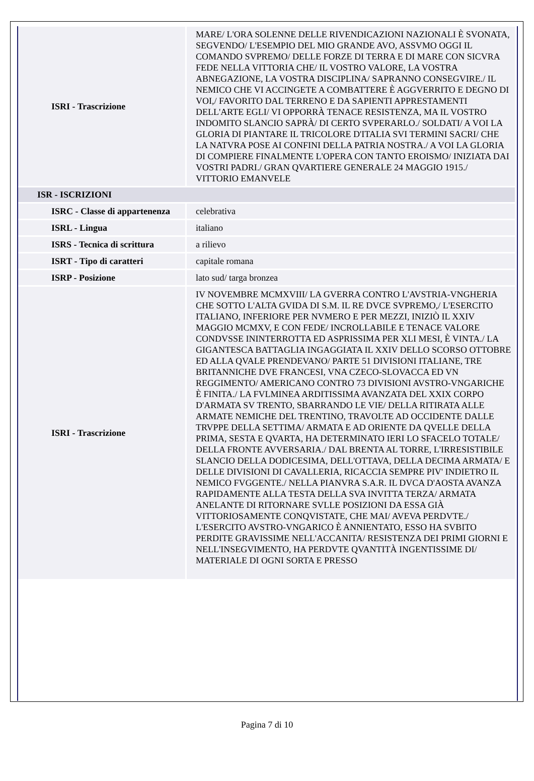| ISRI - Trascrizione | MARE/ L'ORA SOLENNE DELLE RIVENDICAZIONI NAZIONALI È SVONATA, SEGVENDO/ L'ESEMPIO DEL MIO GRANDE AVO, ASSVMO OGGI IL COMANDO SVPREMO/ DELLE FORZE DI TERRA E DI MARE CON SICVRA FEDE NELLA VITTORIA CHE/ IL VOSTRO VALORE, LA VOSTRA ABNEGAZIONE, LA VOSTRA DISCIPLINA/ SAPRANNO CONSEGVIRE./ IL NEMICO CHE VI ACCINGETE A COMBATTERE È AGGVERRITO E DEGNO DI VOI,/ FAVORITO DAL TERRENO E DA SAPIENTI APPRESTAMENTI DELL'ARTE EGLI/ VI OPPORRÀ TENACE RESISTENZA, MA IL VOSTRO INDOMITO SLANCIO SAPRÀ/ DI CERTO SVPERARLO./ SOLDATI/ A VOI LA GLORIA DI PIANTARE IL TRICOLORE D'ITALIA SVI TERMINI SACRI/ CHE LA NATVRA POSE AI CONFINI DELLA PATRIA NOSTRA./ A VOI LA GLORIA DI COMPIERE FINALMENTE L'OPERA CON TANTO EROISMO/ INIZIATA DAI VOSTRI PADRI./ GRAN QVARTIERE GENERALE 24 MAGGIO 1915./ VITTORIO EMANVELE |
| ISR - ISCRIZIONI | |
| ISRC - Classe di appartenenza | celebrativa |
| ISRL - Lingua | italiano |
| ISRS - Tecnica di scrittura | a rilievo |
| ISRT - Tipo di caratteri | capitale romana |
| ISRP - Posizione | lato sud/ targa bronzea |
| ISRI - Trascrizione | IV NOVEMBRE MCMXVIII/ LA GVERRA CONTRO L'AVSTRIA-VNGHERIA CHE SOTTO L'ALTA GVIDA DI S.M. IL RE DVCE SVPREMO,/ L'ESERCITO ITALIANO, INFERIORE PER NVMERO E PER MEZZI, INIZIÒ IL XXIV MAGGIO MCMXV, E CON FEDE/ INCROLLABILE E TENACE VALORE CONDVSSE ININTERROTTA ED ASPRISSIMA PER XLI MESI, È VINTA./ LA GIGANTESCA BATTAGLIA INGAGGIATA IL XXIV DELLO SCORSO OTTOBRE ED ALLA QVALE PRENDEVANO/ PARTE 51 DIVISIONI ITALIANE, TRE BRITANNICHE DVE FRANCESI, VNA CZECO-SLOVACCA ED VN REGGIMENTO/ AMERICANO CONTRO 73 DIVISIONI AVSTRO-VNGARICHE È FINITA./ LA FVLMINEA ARDITISSIMA AVANZATA DEL XXIX CORPO D'ARMATA SV TRENTO, SBARRANDO LE VIE/ DELLA RITIRATA ALLE ARMATE NEMICHE DEL TRENTINO, TRAVOLTE AD OCCIDENTE DALLE TRVPPE DELLA SETTIMA/ ARMATA E AD ORIENTE DA QVELLE DELLA PRIMA, SESTA E QVARTA, HA DETERMINATO IERI LO SFACELO TOTALE/ DELLA FRONTE AVVERSARIA./ DAL BRENTA AL TORRE, L'IRRESISTIBILE SLANCIO DELLA DODICESIMA, DELL'OTTAVA, DELLA DECIMA ARMATA/ E DELLE DIVISIONI DI CAVALLERIA, RICACCIA SEMPRE PIV' INDIETRO IL NEMICO FVGGENTE./ NELLA PIANVRA S.A.R. IL DVCA D'AOSTA AVANZA RAPIDAMENTE ALLA TESTA DELLA SVA INVITTA TERZA/ ARMATA ANELANTE DI RITORNARE SVLLE POSIZIONI DA ESSA GIÀ VITTORIOSAMENTE CONQVISTATE, CHE MAI/ AVEVA PERDVTE./ L'ESERCITO AVSTRO-VNGARICO È ANNIENTATO, ESSO HA SVBITO PERDITE GRAVISSIME NELL'ACCANITA/ RESISTENZA DEI PRIMI GIORNI E NELL'INSEGVIMENTO, HA PERDVTE QVANTITÀ INGENTISSIME DI/ MATERIALE DI OGNI SORTA E PRESSO |
Pagina 7 di 10